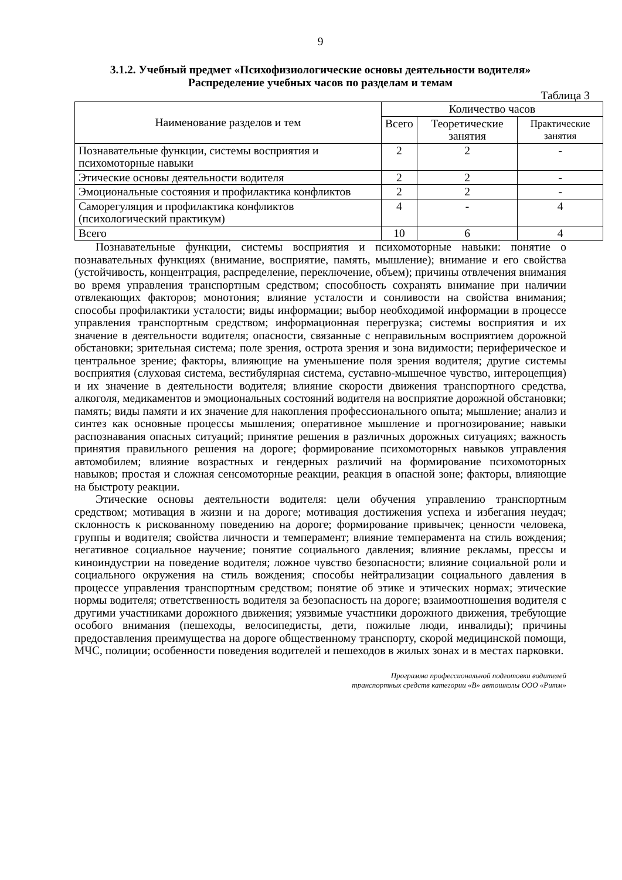9
3.1.2. Учебный предмет «Психофизиологические основы деятельности водителя»
Распределение учебных часов по разделам и темам
Таблица 3
| Наименование разделов и тем | Количество часов | | |
| --- | --- | --- | --- |
| | Всего | Теоретические занятия | Практические занятия |
| Познавательные функции, системы восприятия и психомоторные навыки | 2 | 2 | - |
| Этические основы деятельности водителя | 2 | 2 | - |
| Эмоциональные состояния и профилактика конфликтов | 2 | 2 | - |
| Саморегуляция и профилактика конфликтов (психологический практикум) | 4 | - | 4 |
| Всего | 10 | 6 | 4 |
Познавательные функции, системы восприятия и психомоторные навыки: понятие о познавательных функциях (внимание, восприятие, память, мышление); внимание и его свойства (устойчивость, концентрация, распределение, переключение, объем); причины отвлечения внимания во время управления транспортным средством; способность сохранять внимание при наличии отвлекающих факторов; монотония; влияние усталости и сонливости на свойства внимания; способы профилактики усталости; виды информации; выбор необходимой информации в процессе управления транспортным средством; информационная перегрузка; системы восприятия и их значение в деятельности водителя; опасности, связанные с неправильным восприятием дорожной обстановки; зрительная система; поле зрения, острота зрения и зона видимости; периферическое и центральное зрение; факторы, влияющие на уменьшение поля зрения водителя; другие системы восприятия (слуховая система, вестибулярная система, суставно-мышечное чувство, интероцепция) и их значение в деятельности водителя; влияние скорости движения транспортного средства, алкоголя, медикаментов и эмоциональных состояний водителя на восприятие дорожной обстановки; память; виды памяти и их значение для накопления профессионального опыта; мышление; анализ и синтез как основные процессы мышления; оперативное мышление и прогнозирование; навыки распознавания опасных ситуаций; принятие решения в различных дорожных ситуациях; важность принятия правильного решения на дороге; формирование психомоторных навыков управления автомобилем; влияние возрастных и гендерных различий на формирование психомоторных навыков; простая и сложная сенсомоторные реакции, реакция в опасной зоне; факторы, влияющие на быстроту реакции.
Этические основы деятельности водителя: цели обучения управлению транспортным средством; мотивация в жизни и на дороге; мотивация достижения успеха и избегания неудач; склонность к рискованному поведению на дороге; формирование привычек; ценности человека, группы и водителя; свойства личности и темперамент; влияние темперамента на стиль вождения; негативное социальное научение; понятие социального давления; влияние рекламы, прессы и киноиндустрии на поведение водителя; ложное чувство безопасности; влияние социальной роли и социального окружения на стиль вождения; способы нейтрализации социального давления в процессе управления транспортным средством; понятие об этике и этических нормах; этические нормы водителя; ответственность водителя за безопасность на дороге; взаимоотношения водителя с другими участниками дорожного движения; уязвимые участники дорожного движения, требующие особого внимания (пешеходы, велосипедисты, дети, пожилые люди, инвалиды); причины предоставления преимущества на дороге общественному транспорту, скорой медицинской помощи, МЧС, полиции; особенности поведения водителей и пешеходов в жилых зонах и в местах парковки.
Программа профессиональной подготовки водителей
транспортных средств категории «В» автошколы ООО «Ритм»